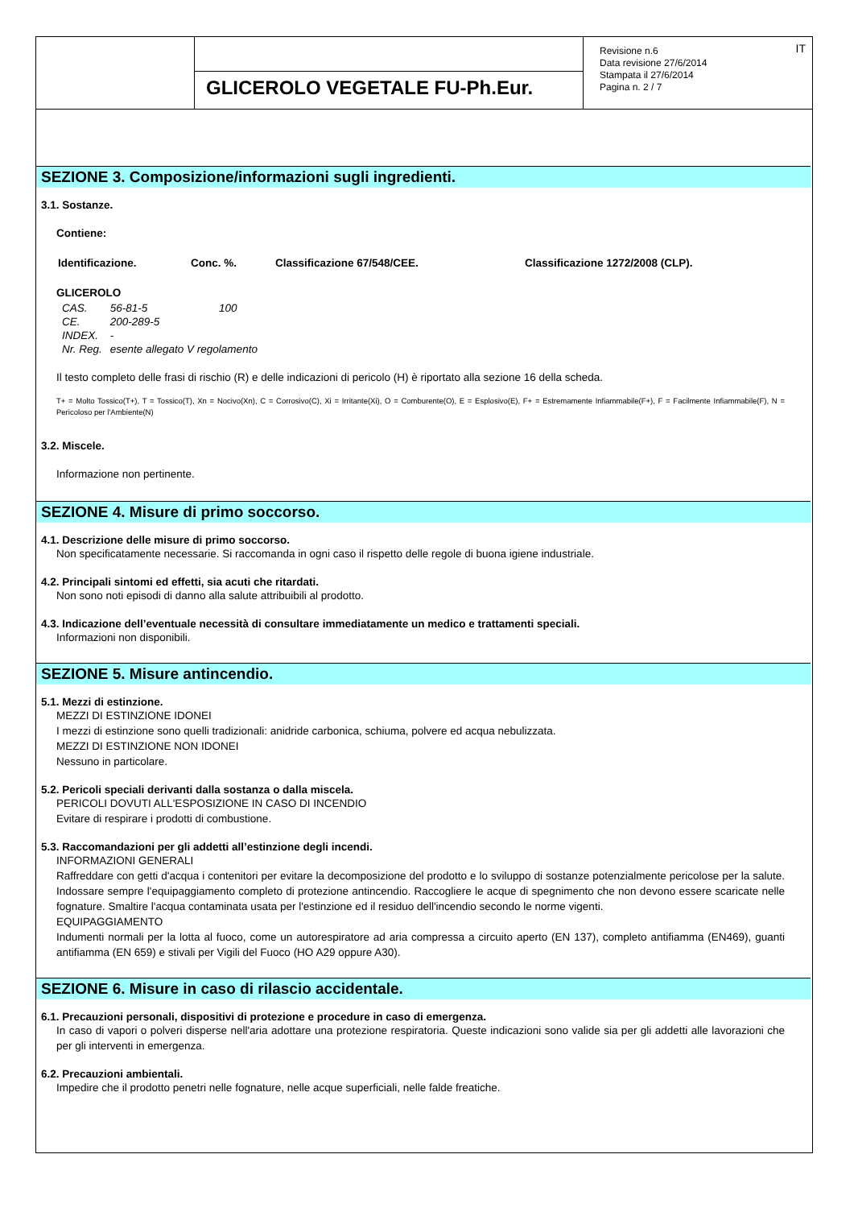| | GLICEROLO VEGETALE FU-Ph.Eur. | Revisione n.6 Data revisione 27/6/2014 Stampata il 27/6/2014 Pagina n. 2 / 7 IT |
SEZIONE 3. Composizione/informazioni sugli ingredienti.
3.1. Sostanze.
Contiene:
| Identificazione. | Conc. %. | Classificazione 67/548/CEE. | Classificazione 1272/2008 (CLP). |
GLICEROLO
| CAS. | 56-81-5 | 100 |
| CE. | 200-289-5 | |
| INDEX. | - | |
| Nr. Reg. | esente allegato V regolamento | |
Il testo completo delle frasi di rischio (R) e delle indicazioni di pericolo (H) è riportato alla sezione 16 della scheda.
T+ = Molto Tossico(T+), T = Tossico(T), Xn = Nocivo(Xn), C = Corrosivo(C), Xi = Irritante(Xi), O = Comburente(O), E = Esplosivo(E), F+ = Estremamente Infiammabile(F+), F = Facilmente Infiammabile(F), N = Pericoloso per l'Ambiente(N)
3.2. Miscele.
Informazione non pertinente.
SEZIONE 4. Misure di primo soccorso.
4.1. Descrizione delle misure di primo soccorso.
Non specificatamente necessarie. Si raccomanda in ogni caso il rispetto delle regole di buona igiene industriale.
4.2. Principali sintomi ed effetti, sia acuti che ritardati.
Non sono noti episodi di danno alla salute attribuibili al prodotto.
4.3. Indicazione dell’eventuale necessità di consultare immediatamente un medico e trattamenti speciali.
Informazioni non disponibili.
SEZIONE 5. Misure antincendio.
5.1. Mezzi di estinzione.
MEZZI DI ESTINZIONE IDONEI
I mezzi di estinzione sono quelli tradizionali: anidride carbonica, schiuma, polvere ed acqua nebulizzata.
MEZZI DI ESTINZIONE NON IDONEI
Nessuno in particolare.
5.2. Pericoli speciali derivanti dalla sostanza o dalla miscela.
PERICOLI DOVUTI ALL'ESPOSIZIONE IN CASO DI INCENDIO
Evitare di respirare i prodotti di combustione.
5.3. Raccomandazioni per gli addetti all’estinzione degli incendi.
INFORMAZIONI GENERALI
Raffreddare con getti d'acqua i contenitori per evitare la decomposizione del prodotto e lo sviluppo di sostanze potenzialmente pericolose per la salute. Indossare sempre l'equipaggiamento completo di protezione antincendio. Raccogliere le acque di spegnimento che non devono essere scaricate nelle fognature. Smaltire l'acqua contaminata usata per l'estinzione ed il residuo dell'incendio secondo le norme vigenti.
EQUIPAGGIAMENTO
Indumenti normali per la lotta al fuoco, come un autorespiratore ad aria compressa a circuito aperto (EN 137), completo antifiamma (EN469), guanti antifiamma (EN 659) e stivali per Vigili del Fuoco (HO A29 oppure A30).
SEZIONE 6. Misure in caso di rilascio accidentale.
6.1. Precauzioni personali, dispositivi di protezione e procedure in caso di emergenza.
In caso di vapori o polveri disperse nell'aria adottare una protezione respiratoria. Queste indicazioni sono valide sia per gli addetti alle lavorazioni che per gli interventi in emergenza.
6.2. Precauzioni ambientali.
Impedire che il prodotto penetri nelle fognature, nelle acque superficiali, nelle falde freatiche.